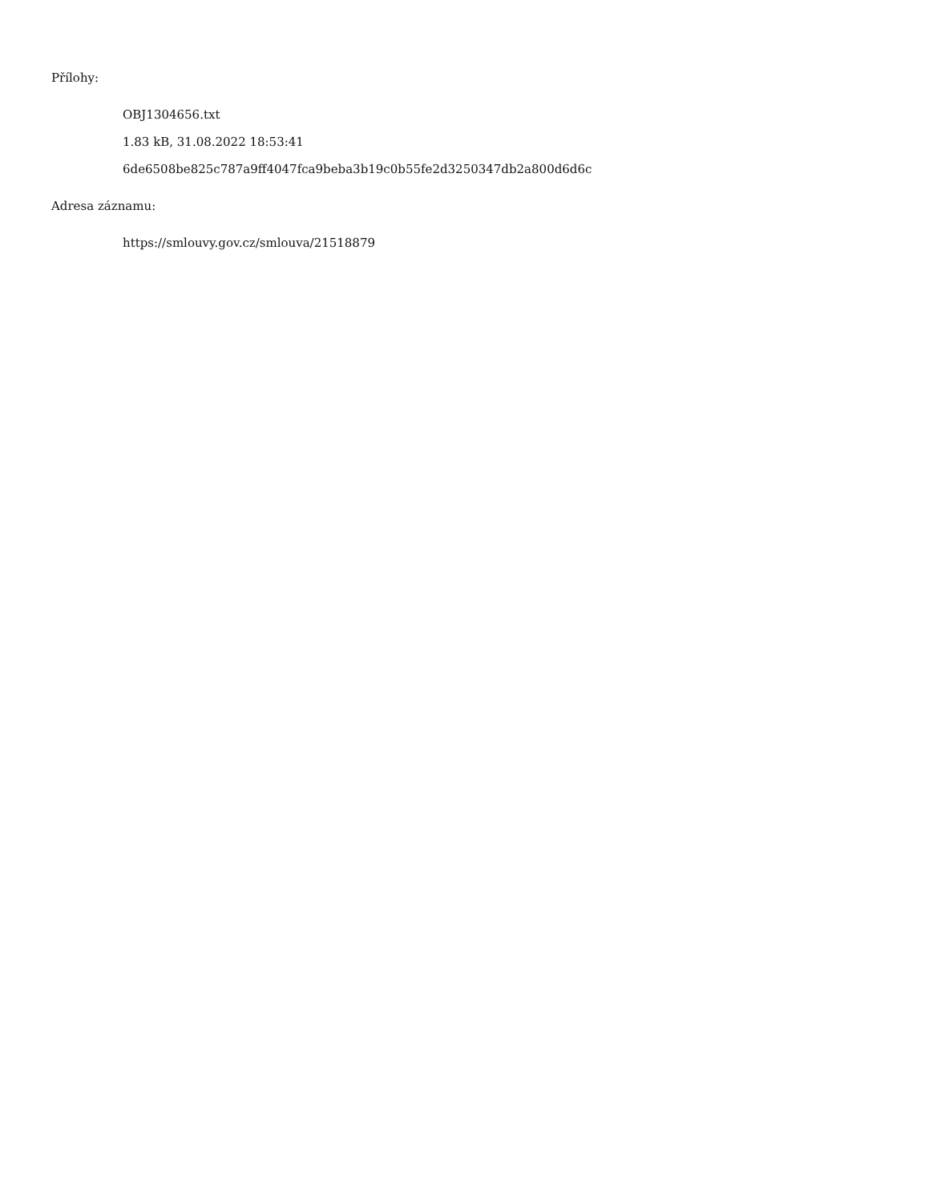Přílohy:
OBJ1304656.txt
1.83 kB, 31.08.2022 18:53:41
6de6508be825c787a9ff4047fca9beba3b19c0b55fe2d3250347db2a800d6d6c
Adresa záznamu:
https://smlouvy.gov.cz/smlouva/21518879